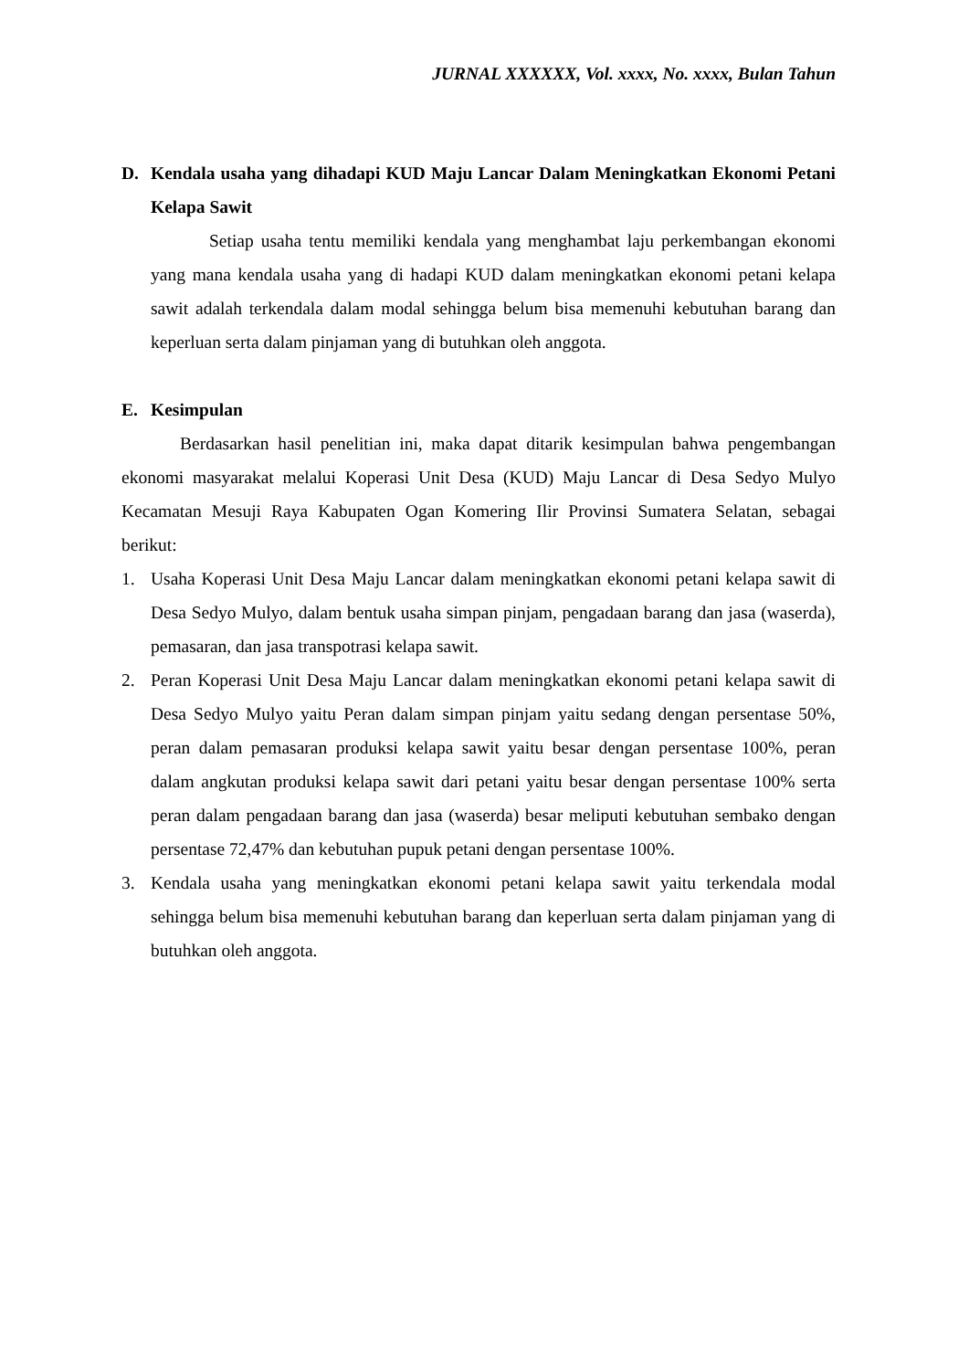JURNAL XXXXXX, Vol. xxxx, No. xxxx, Bulan Tahun
D. Kendala usaha yang dihadapi KUD Maju Lancar Dalam Meningkatkan Ekonomi Petani Kelapa Sawit
Setiap usaha tentu memiliki kendala yang menghambat laju perkembangan ekonomi yang mana kendala usaha yang di hadapi KUD dalam meningkatkan ekonomi petani kelapa sawit adalah terkendala dalam modal sehingga belum bisa memenuhi kebutuhan barang dan keperluan serta dalam pinjaman yang di butuhkan oleh anggota.
E. Kesimpulan
Berdasarkan hasil penelitian ini, maka dapat ditarik kesimpulan bahwa pengembangan ekonomi masyarakat melalui Koperasi Unit Desa (KUD) Maju Lancar di Desa Sedyo Mulyo Kecamatan Mesuji Raya Kabupaten Ogan Komering Ilir Provinsi Sumatera Selatan, sebagai berikut:
1. Usaha Koperasi Unit Desa Maju Lancar dalam meningkatkan ekonomi petani kelapa sawit di Desa Sedyo Mulyo, dalam bentuk usaha simpan pinjam, pengadaan barang dan jasa (waserda), pemasaran, dan jasa transpotrasi kelapa sawit.
2. Peran Koperasi Unit Desa Maju Lancar dalam meningkatkan ekonomi petani kelapa sawit di Desa Sedyo Mulyo yaitu Peran dalam simpan pinjam yaitu sedang dengan persentase 50%, peran dalam pemasaran produksi kelapa sawit yaitu besar dengan persentase 100%, peran dalam angkutan produksi kelapa sawit dari petani yaitu besar dengan persentase 100% serta peran dalam pengadaan barang dan jasa (waserda) besar meliputi kebutuhan sembako dengan persentase 72,47% dan kebutuhan pupuk petani dengan persentase 100%.
3. Kendala usaha yang meningkatkan ekonomi petani kelapa sawit yaitu terkendala modal sehingga belum bisa memenuhi kebutuhan barang dan keperluan serta dalam pinjaman yang di butuhkan oleh anggota.